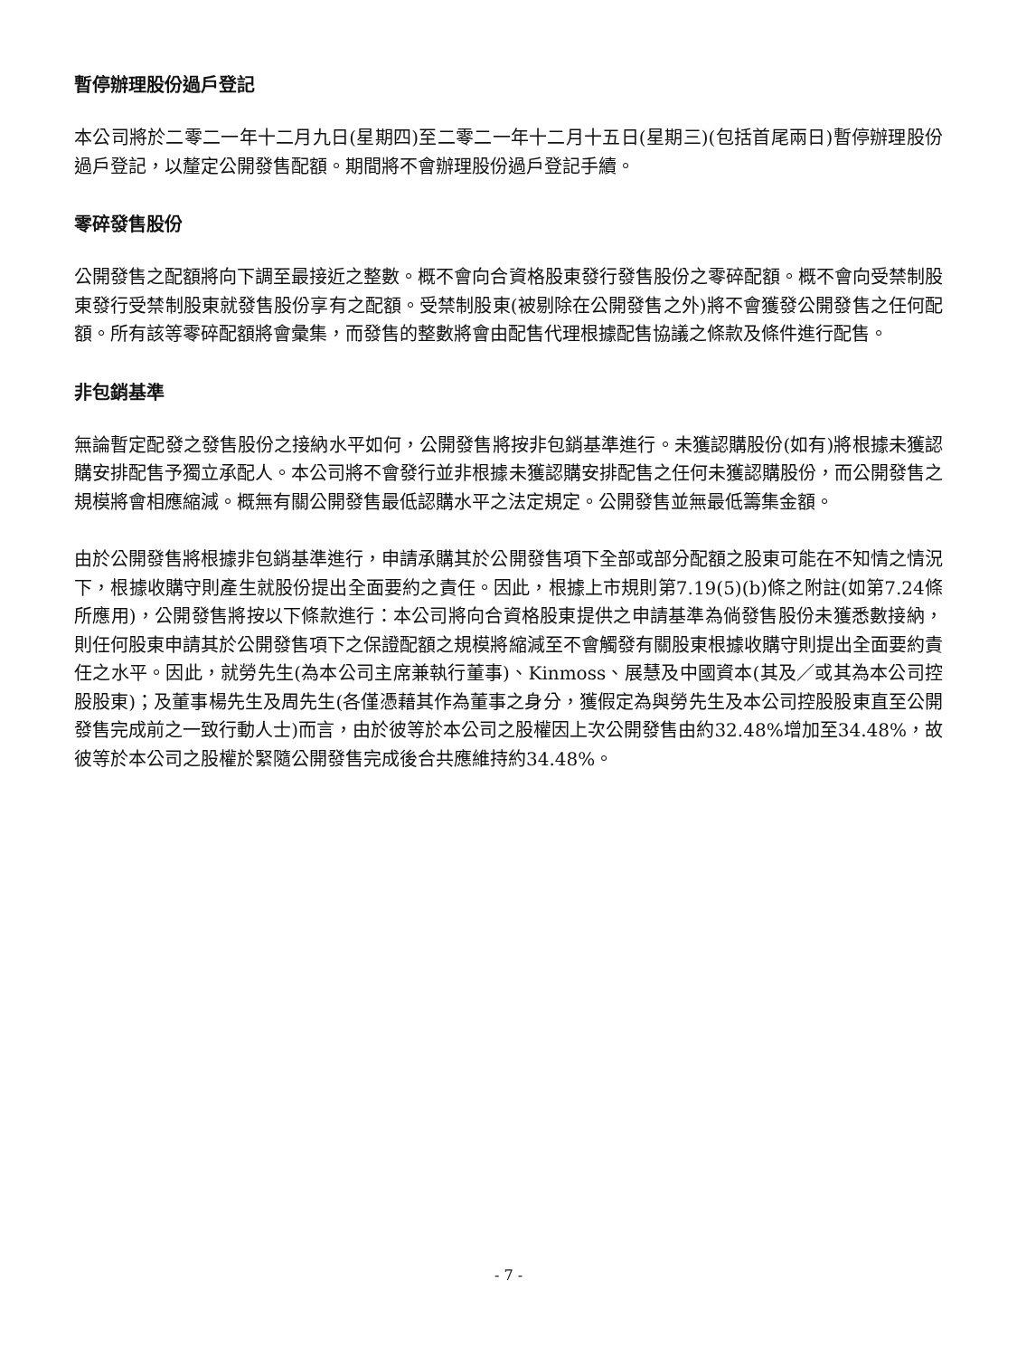暫停辦理股份過戶登記
本公司將於二零二一年十二月九日(星期四)至二零二一年十二月十五日(星期三)(包括首尾兩日)暫停辦理股份過戶登記，以釐定公開發售配額。期間將不會辦理股份過戶登記手續。
零碎發售股份
公開發售之配額將向下調至最接近之整數。概不會向合資格股東發行發售股份之零碎配額。概不會向受禁制股東發行受禁制股東就發售股份享有之配額。受禁制股東(被剔除在公開發售之外)將不會獲發公開發售之任何配額。所有該等零碎配額將會彙集，而發售的整數將會由配售代理根據配售協議之條款及條件進行配售。
非包銷基準
無論暫定配發之發售股份之接納水平如何，公開發售將按非包銷基準進行。未獲認購股份(如有)將根據未獲認購安排配售予獨立承配人。本公司將不會發行並非根據未獲認購安排配售之任何未獲認購股份，而公開發售之規模將會相應縮減。概無有關公開發售最低認購水平之法定規定。公開發售並無最低籌集金額。
由於公開發售將根據非包銷基準進行，申請承購其於公開發售項下全部或部分配額之股東可能在不知情之情況下，根據收購守則產生就股份提出全面要約之責任。因此，根據上市規則第7.19(5)(b)條之附註(如第7.24條所應用)，公開發售將按以下條款進行：本公司將向合資格股東提供之申請基準為倘發售股份未獲悉數接納，則任何股東申請其於公開發售項下之保證配額之規模將縮減至不會觸發有關股東根據收購守則提出全面要約責任之水平。因此，就勞先生(為本公司主席兼執行董事)、Kinmoss、展慧及中國資本(其及／或其為本公司控股股東)；及董事楊先生及周先生(各僅憑藉其作為董事之身分，獲假定為與勞先生及本公司控股股東直至公開發售完成前之一致行動人士)而言，由於彼等於本公司之股權因上次公開發售由約32.48%增加至34.48%，故彼等於本公司之股權於緊隨公開發售完成後合共應維持約34.48%。
- 7 -